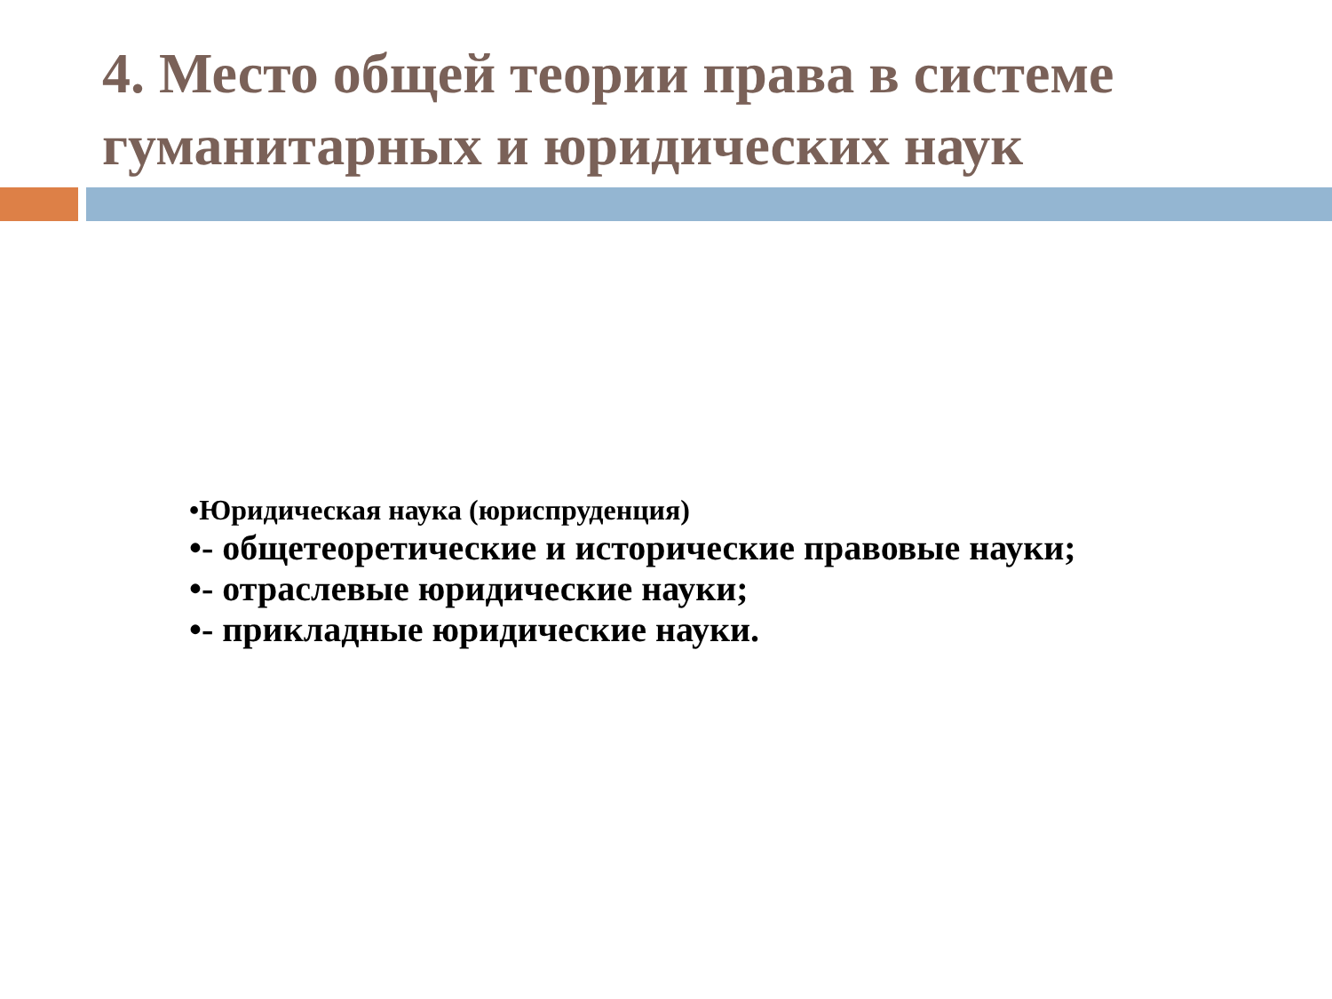4. Место общей теории права в системе гуманитарных и юридических наук
•Юридическая наука (юриспруденция)
•- общетеоретические и исторические правовые науки;
•- отраслевые юридические науки;
•- прикладные юридические науки.